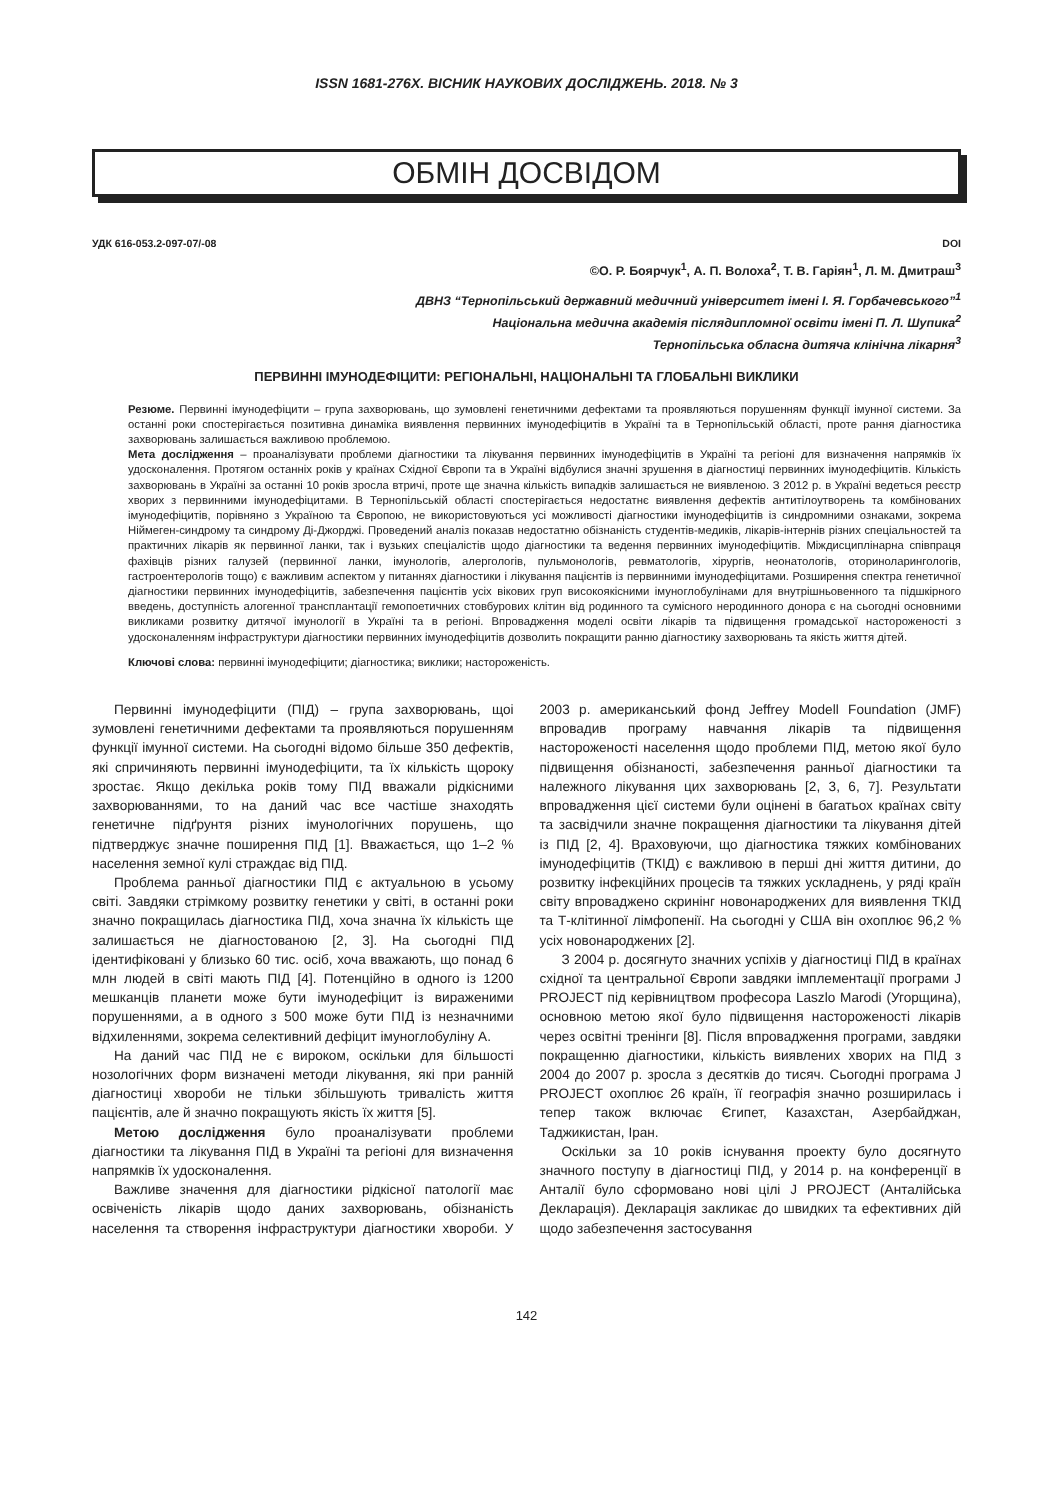ISSN 1681-276X. ВІСНИК НАУКОВИХ ДОСЛІДЖЕНЬ. 2018. № 3
ОБМІН ДОСВІДОМ
УДК 616-053.2-097-07/-08 DOI
©О. Р. Боярчук<sup>1</sup>, А. П. Волоха<sup>2</sup>, Т. В. Гаріян<sup>1</sup>, Л. М. Дмитраш<sup>3</sup>
ДВНЗ “Тернопільський державний медичний університет імені І. Я. Горбачевського”<sup>1</sup>
Національна медична академія післядипломної освіти імені П. Л. Шупика<sup>2</sup>
Тернопільська обласна дитяча клінічна лікарня<sup>3</sup>
ПЕРВИННІ ІМУНОДЕФІЦИТИ: РЕГІОНАЛЬНІ, НАЦІОНАЛЬНІ ТА ГЛОБАЛЬНІ ВИКЛИКИ
Резюме. Первинні імунодефіцити – група захворювань, що зумовлені генетичними дефектами та проявляються порушенням функції імунної системи. За останні роки спостерігається позитивна динаміка виявлення первинних імунодефіцитів в Україні та в Тернопільській області, проте рання діагностика захворювань залишається важливою проблемою.
Мета дослідження – проаналізувати проблеми діагностики та лікування первинних імунодефіцитів в Україні та регіоні для визначення напрямків їх удосконалення. Протягом останніх років у країнах Східної Європи та в Україні відбулися значні зрушення в діагностиці первинних імунодефіцитів. Кількість захворювань в Україні за останні 10 років зросла втричі, проте ще значна кількість випадків залишається не виявленою. З 2012 р. в Україні ведеться реєстр хворих з первинними імунодефіцитами. В Тернопільській області спостерігається недостатнє виявлення дефектів антитілоутворень та комбінованих імунодефіцитів, порівняно з Україною та Європою, не використовуються усі можливості діагностики імунодефіцитів із синдромними ознаками, зокрема Ніймеген-синдрому та синдрому Ді-Джорджі. Проведений аналіз показав недостатню обізнаність студентів-медиків, лікарів-інтернів різних спеціальностей та практичних лікарів як первинної ланки, так і вузьких спеціалістів щодо діагностики та ведення первинних імунодефіцитів. Міждисциплінарна співпраця фахівців різних галузей (первинної ланки, імунологів, алергологів, пульмонологів, ревматологів, хірургів, неонатологів, оториноларингологів, гастроентерологів тощо) є важливим аспектом у питаннях діагностики і лікування пацієнтів із первинними імунодефіцитами. Розширення спектра генетичної діагностики первинних імунодефіцитів, забезпечення пацієнтів усіх вікових груп високоякісними імуноглобулінами для внутрішньовенного та підшкірного введень, доступність алогенної трансплантації гемопоетичних стовбурових клітин від родинного та сумісного неродинного донора є на сьогодні основними викликами розвитку дитячої імунології в Україні та в регіоні. Впровадження моделі освіти лікарів та підвищення громадської настороженості з удосконаленням інфраструктури діагностики первинних імунодефіцитів дозволить покращити ранню діагностику захворювань та якість життя дітей.
Ключові слова: первинні імунодефіцити; діагностика; виклики; настороженість.
Первинні імунодефіцити (ПІД) – група захворювань, щоі зумовлені генетичними дефектами та проявляються порушенням функції імунної системи. На сьогодні відомо більше 350 дефектів, які спричиняють первинні імунодефіцити, та їх кількість щороку зростає. Якщо декілька років тому ПІД вважали рідкісними захворюваннями, то на даний час все частіше знаходять генетичне підґрунтя різних імунологічних порушень, що підтверджує значне поширення ПІД [1]. Вважається, що 1–2 % населення земної кулі страждає від ПІД.
Проблема ранньої діагностики ПІД є актуальною в усьому світі. Завдяки стрімкому розвитку генетики у світі, в останні роки значно покращилась діагностика ПІД, хоча значна їх кількість ще залишається не діагностованою [2, 3]. На сьогодні ПІД ідентифіковані у близько 60 тис. осіб, хоча вважають, що понад 6 млн людей в світі мають ПІД [4]. Потенційно в одного із 1200 мешканців планети може бути імунодефіцит із вираженими порушеннями, а в одного з 500 може бути ПІД із незначними відхиленнями, зокрема селективний дефіцит імуноглобуліну А.
На даний час ПІД не є вироком, оскільки для більшості нозологічних форм визначені методи лікування, які при ранній діагностиці хвороби не тільки збільшують тривалість життя пацієнтів, але й значно покращують якість їх життя [5].
Метою дослідження було проаналізувати проблеми діагностики та лікування ПІД в Україні та регіоні для визначення напрямків їх удосконалення.
Важливе значення для діагностики рідкісної патології має освіченість лікарів щодо даних захворювань, обізнаність населення та створення інфраструктури діагностики хвороби. У 2003 р. американський фонд Jeffrey Modell Foundation (JMF) впровадив програму навчання лікарів та підвищення настороженості населення щодо проблеми ПІД, метою якої було підвищення обізнаності, забезпечення ранньої діагностики та належного лікування цих захворювань [2, 3, 6, 7]. Результати впровадження цієї системи були оцінені в багатьох країнах світу та засвідчили значне покращення діагностики та лікування дітей із ПІД [2, 4]. Враховуючи, що діагностика тяжких комбінованих імунодефіцитів (ТКІД) є важливою в перші дні життя дитини, до розвитку інфекційних процесів та тяжких ускладнень, у ряді країн світу впроваджено скринінг новонароджених для виявлення ТКІД та Т-клітинної лімфопенії. На сьогодні у США він охоплює 96,2 % усіх новонароджених [2].
З 2004 р. досягнуто значних успіхів у діагностиці ПІД в країнах східної та центральної Європи завдяки імплементації програми J PROJECT під керівництвом професора Laszlo Marodi (Угорщина), основною метою якої було підвищення настороженості лікарів через освітні тренінги [8]. Після впровадження програми, завдяки покращенню діагностики, кількість виявлених хворих на ПІД з 2004 до 2007 р. зросла з десятків до тисяч. Сьогодні програма J PROJECT охоплює 26 країн, її географія значно розширилась і тепер також включає Єгипет, Казахстан, Азербайджан, Таджикистан, Іран.
Оскільки за 10 років існування проекту було досягнуто значного поступу в діагностиці ПІД, у 2014 р. на конференції в Анталії було сформовано нові цілі J PROJECT (Анталійська Декларація). Декларація закликає до швидких та ефективних дій щодо забезпечення застосування
142